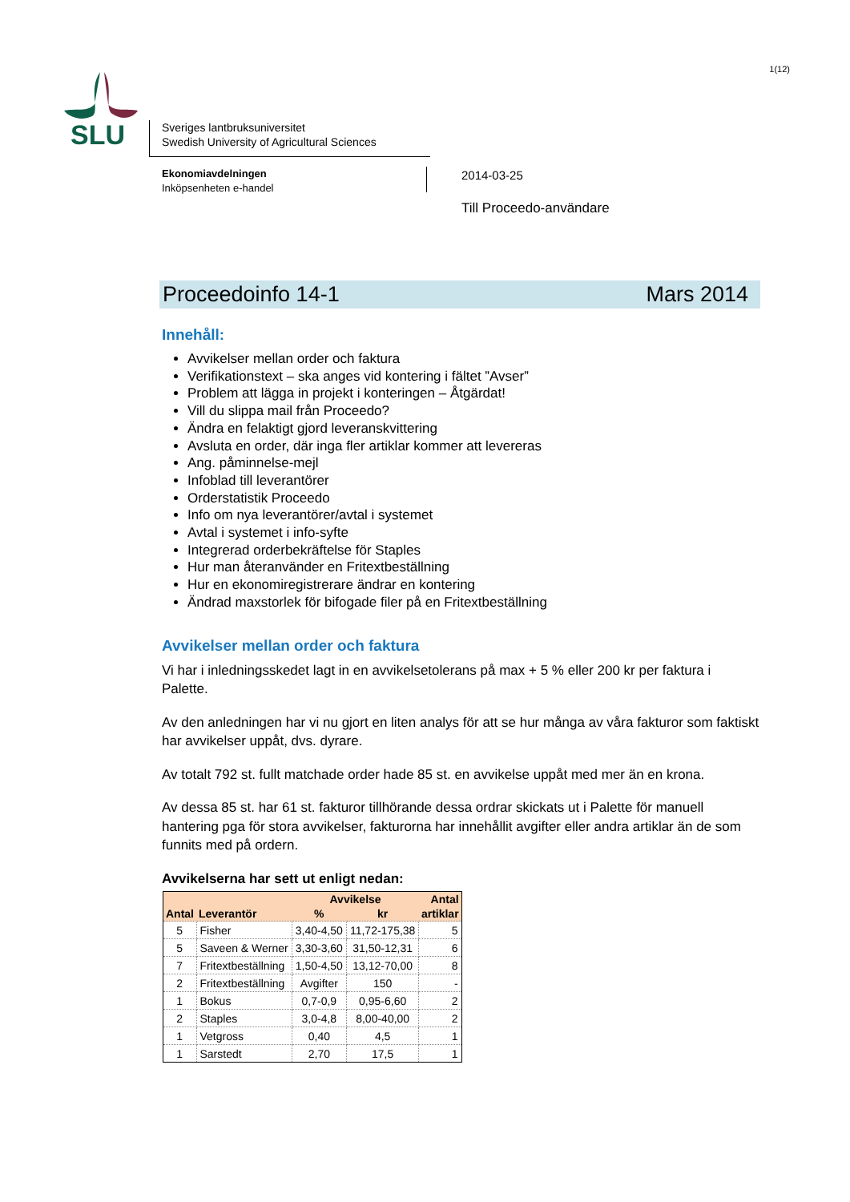1(12)
SLU
Sveriges lantbruksuniversitet
Swedish University of Agricultural Sciences
Ekonomiavdelningen
Inköpsenheten e-handel
2014-03-25
Till Proceedo-användare
Proceedoinfo 14-1 Mars 2014
Innehåll:
Avvikelser mellan order och faktura
Verifikationstext – ska anges vid kontering i fältet ”Avser”
Problem att lägga in projekt i konteringen – Åtgärdat!
Vill du slippa mail från Proceedo?
Ändra en felaktigt gjord leveranskvittering
Avsluta en order, där inga fler artiklar kommer att levereras
Ang. påminnelse-mejl
Infoblad till leverantörer
Orderstatistik Proceedo
Info om nya leverantörer/avtal i systemet
Avtal i systemet i info-syfte
Integrerad orderbekräftelse för Staples
Hur man återanvänder en Fritextbeställning
Hur en ekonomiregistrerare ändrar en kontering
Ändrad maxstorlek för bifogade filer på en Fritextbeställning
Avvikelser mellan order och faktura
Vi har i inledningsskedet lagt in en avvikelsetolerans på max + 5 % eller 200 kr per faktura i Palette.
Av den anledningen har vi nu gjort en liten analys för att se hur många av våra fakturor som faktiskt har avvikelser uppåt, dvs. dyrare.
Av totalt 792 st. fullt matchade order hade 85 st. en avvikelse uppåt med mer än en krona.
Av dessa 85 st. har 61 st. fakturor tillhörande dessa ordrar skickats ut i Palette för manuell hantering pga för stora avvikelser, fakturorna har innehållit avgifter eller andra artiklar än de som funnits med på ordern.
Avvikelserna har sett ut enligt nedan:
| | | Avvikelse | | Antal |
| --- | --- | --- | --- | --- |
| Antal | Leverantör | % | kr | artiklar |
| 5 | Fisher | 3,40-4,50 | 11,72-175,38 | 5 |
| 5 | Saveen & Werner | 3,30-3,60 | 31,50-12,31 | 6 |
| 7 | Fritextbeställning | 1,50-4,50 | 13,12-70,00 | 8 |
| 2 | Fritextbeställning | Avgifter | 150 | - |
| 1 | Bokus | 0,7-0,9 | 0,95-6,60 | 2 |
| 2 | Staples | 3,0-4,8 | 8,00-40,00 | 2 |
| 1 | Vetgross | 0,40 | 4,5 | 1 |
| 1 | Sarstedt | 2,70 | 17,5 | 1 |